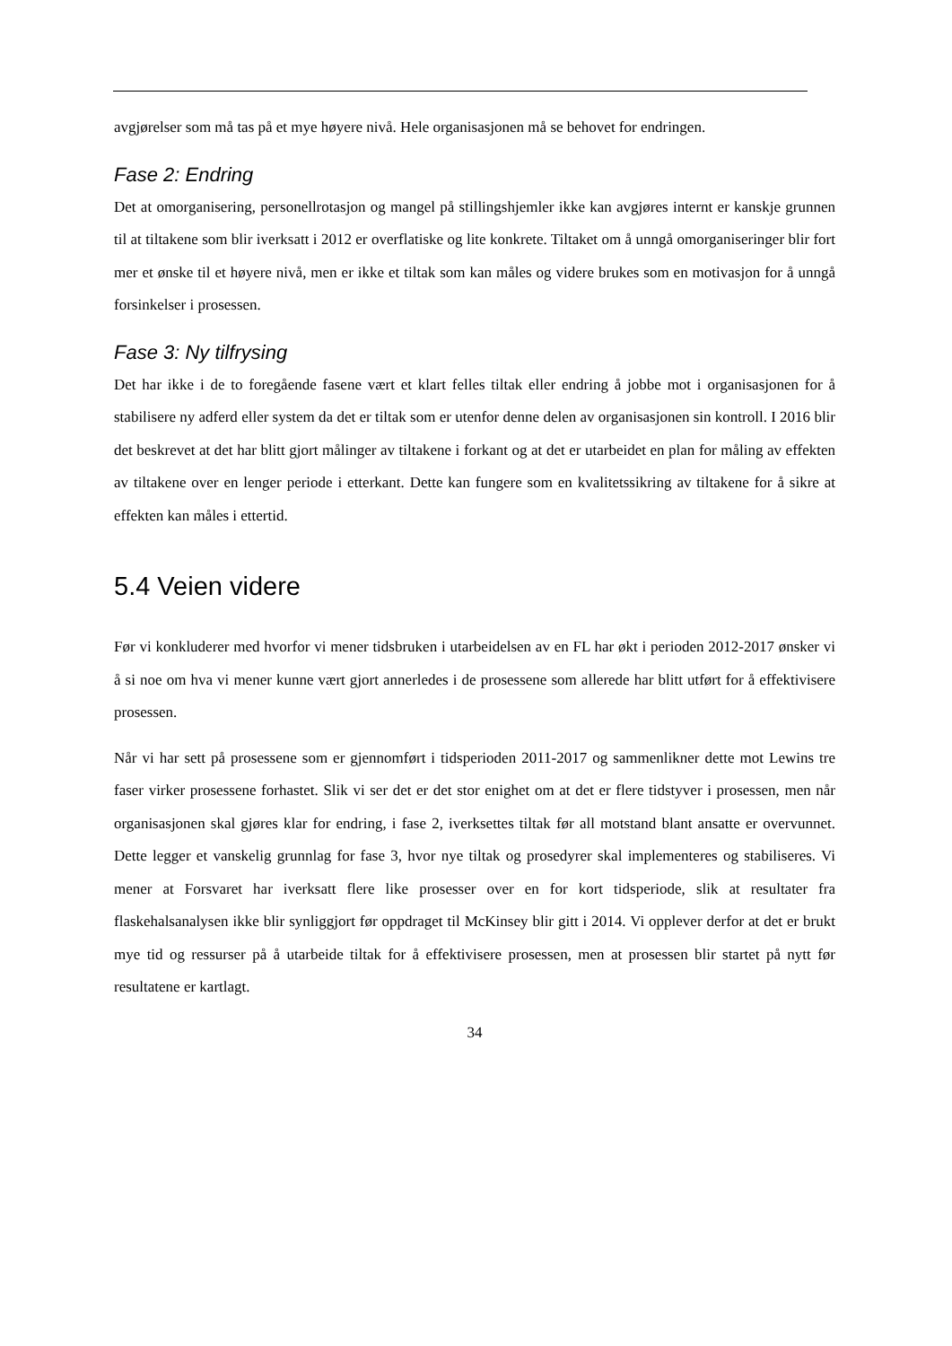avgjørelser som må tas på et mye høyere nivå. Hele organisasjonen må se behovet for endringen.
Fase 2: Endring
Det at omorganisering, personellrotasjon og mangel på stillingshjemler ikke kan avgjøres internt er kanskje grunnen til at tiltakene som blir iverksatt i 2012 er overflatiske og lite konkrete. Tiltaket om å unngå omorganiseringer blir fort mer et ønske til et høyere nivå, men er ikke et tiltak som kan måles og videre brukes som en motivasjon for å unngå forsinkelser i prosessen.
Fase 3: Ny tilfrysing
Det har ikke i de to foregående fasene vært et klart felles tiltak eller endring å jobbe mot i organisasjonen for å stabilisere ny adferd eller system da det er tiltak som er utenfor denne delen av organisasjonen sin kontroll. I 2016 blir det beskrevet at det har blitt gjort målinger av tiltakene i forkant og at det er utarbeidet en plan for måling av effekten av tiltakene over en lenger periode i etterkant. Dette kan fungere som en kvalitetssikring av tiltakene for å sikre at effekten kan måles i ettertid.
5.4 Veien videre
Før vi konkluderer med hvorfor vi mener tidsbruken i utarbeidelsen av en FL har økt i perioden 2012-2017 ønsker vi å si noe om hva vi mener kunne vært gjort annerledes i de prosessene som allerede har blitt utført for å effektivisere prosessen.
Når vi har sett på prosessene som er gjennomført i tidsperioden 2011-2017 og sammenlikner dette mot Lewins tre faser virker prosessene forhastet. Slik vi ser det er det stor enighet om at det er flere tidstyver i prosessen, men når organisasjonen skal gjøres klar for endring, i fase 2, iverksettes tiltak før all motstand blant ansatte er overvunnet. Dette legger et vanskelig grunnlag for fase 3, hvor nye tiltak og prosedyrer skal implementeres og stabiliseres. Vi mener at Forsvaret har iverksatt flere like prosesser over en for kort tidsperiode, slik at resultater fra flaskehalsanalysen ikke blir synliggjort før oppdraget til McKinsey blir gitt i 2014. Vi opplever derfor at det er brukt mye tid og ressurser på å utarbeide tiltak for å effektivisere prosessen, men at prosessen blir startet på nytt før resultatene er kartlagt.
34